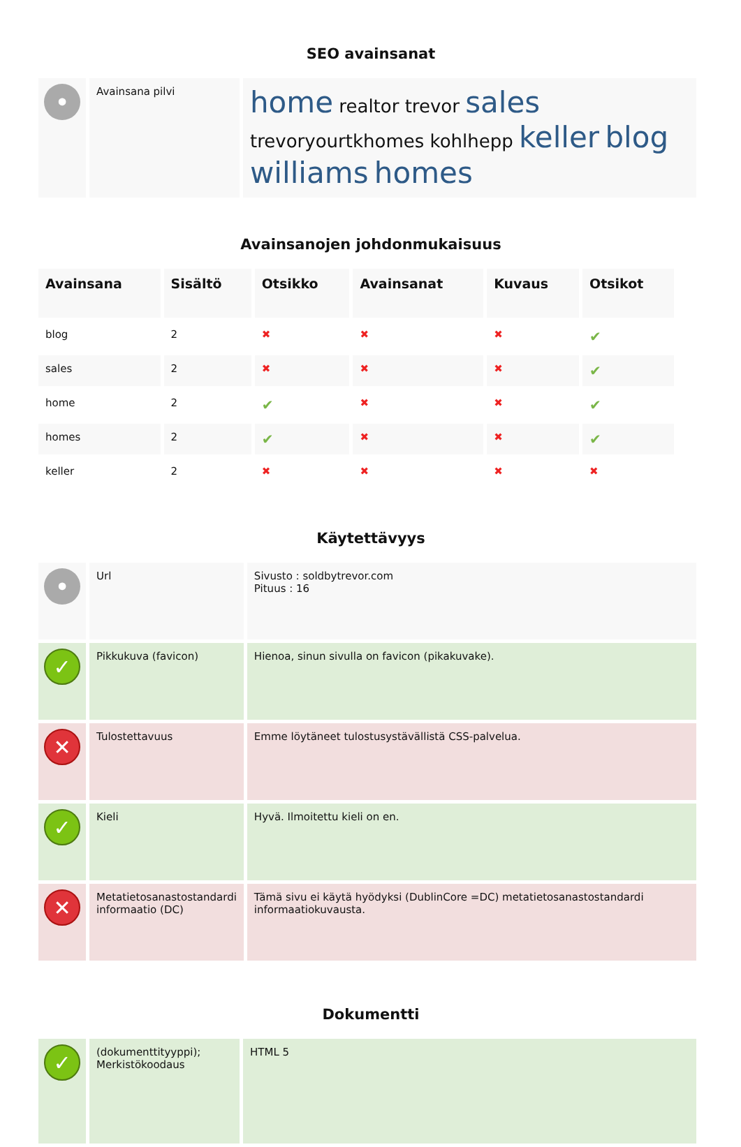SEO avainsanat
| • | Avainsana pilvi | home realtor trevor sales trevoryourtkhomes kohlhepp keller blog williams homes |
Avainsanojen johdonmukaisuus
| Avainsana | Sisältö | Otsikko | Avainsanat | Kuvaus | Otsikot |
| --- | --- | --- | --- | --- | --- |
| blog | 2 | ✖ | ✖ | ✖ | ✔ |
| sales | 2 | ✖ | ✖ | ✖ | ✔ |
| home | 2 | ✔ | ✖ | ✖ | ✔ |
| homes | 2 | ✔ | ✖ | ✖ | ✔ |
| keller | 2 | ✖ | ✖ | ✖ | ✖ |
Käytettävyys
| • | Url | Sivusto : soldbytrevor.com Pituus : 16 |
| ✓ | Pikkukuva (favicon) | Hienoa, sinun sivulla on favicon (pikakuvake). |
| ✕ | Tulostettavuus | Emme löytäneet tulostusystävällistä CSS-palvelua. |
| ✓ | Kieli | Hyvä. Ilmoitettu kieli on en. |
| ✕ | Metatietosanastostandardi informaatio (DC) | Tämä sivu ei käytä hyödyksi (DublinCore =DC) metatietosanastostandardi informaatiokuvausta. |
Dokumentti
| ✓ | (dokumenttityyppi); Merkistökoodaus | HTML 5 |